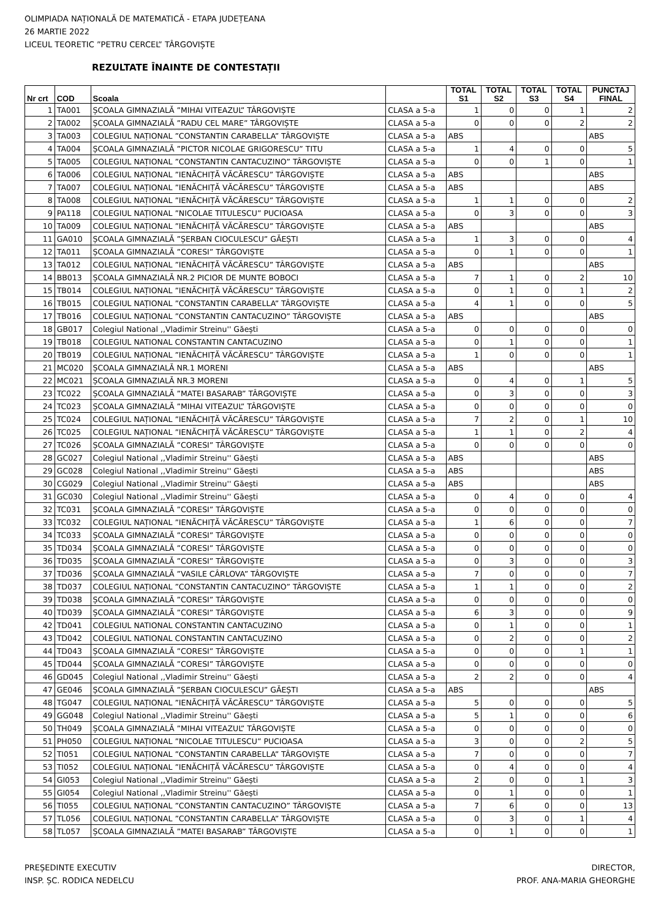OLIMPIADA NAȚIONALĂ DE MATEMATICĂ - ETAPA JUDEȚEANA
26 MARTIE 2022
LICEUL TEORETIC ”PETRU CERCEL” TÂRGOVIȘTE
REZULTATE ÎNAINTE DE CONTESTAȚII
| Nr crt | COD | Scoala | | TOTAL S1 | TOTAL S2 | TOTAL S3 | TOTAL S4 | PUNCTAJ FINAL |
| --- | --- | --- | --- | --- | --- | --- | --- | --- |
| 1 | TA001 | ȘCOALA GIMNAZIALĂ ”MIHAI VITEAZUL” TÂRGOVIȘTE | CLASA a 5-a | 1 | 0 | 0 | 1 | 2 |
| 2 | TA002 | ȘCOALA GIMNAZIALĂ ”RADU CEL MARE” TÂRGOVIȘTE | CLASA a 5-a | 0 | 0 | 0 | 2 | 2 |
| 3 | TA003 | COLEGIUL NAȚIONAL ”CONSTANTIN CARABELLA” TÂRGOVIȘTE | CLASA a 5-a | ABS | | | | ABS |
| 4 | TA004 | ȘCOALA GIMNAZIALĂ ”PICTOR NICOLAE GRIGORESCU” TITU | CLASA a 5-a | 1 | 4 | 0 | 0 | 5 |
| 5 | TA005 | COLEGIUL NAȚIONAL ”CONSTANTIN CANTACUZINO” TÂRGOVIȘTE | CLASA a 5-a | 0 | 0 | 1 | 0 | 1 |
| 6 | TA006 | COLEGIUL NAȚIONAL ”IENĂCHIȚĂ VĂCĂRESCU” TÂRGOVIȘTE | CLASA a 5-a | ABS | | | | ABS |
| 7 | TA007 | COLEGIUL NAȚIONAL ”IENĂCHIȚĂ VĂCĂRESCU” TÂRGOVIȘTE | CLASA a 5-a | ABS | | | | ABS |
| 8 | TA008 | COLEGIUL NAȚIONAL ”IENĂCHIȚĂ VĂCĂRESCU” TÂRGOVIȘTE | CLASA a 5-a | 1 | 1 | 0 | 0 | 2 |
| 9 | PA118 | COLEGIUL NAȚIONAL ”NICOLAE TITULESCU” PUCIOASA | CLASA a 5-a | 0 | 3 | 0 | 0 | 3 |
| 10 | TA009 | COLEGIUL NAȚIONAL ”IENĂCHIȚĂ VĂCĂRESCU” TÂRGOVIȘTE | CLASA a 5-a | ABS | | | | ABS |
| 11 | GA010 | ȘCOALA GIMNAZIALĂ ”ȘERBAN CIOCULESCU” GĂEȘTI | CLASA a 5-a | 1 | 3 | 0 | 0 | 4 |
| 12 | TA011 | ȘCOALA GIMNAZIALĂ ”CORESI” TÂRGOVIȘTE | CLASA a 5-a | 0 | 1 | 0 | 0 | 1 |
| 13 | TA012 | COLEGIUL NAȚIONAL ”IENĂCHIȚĂ VĂCĂRESCU” TÂRGOVIȘTE | CLASA a 5-a | ABS | | | | ABS |
| 14 | BB013 | ȘCOALA GIMNAZIALĂ NR.2 PICIOR DE MUNTE BOBOCI | CLASA a 5-a | 7 | 1 | 0 | 2 | 10 |
| 15 | TB014 | COLEGIUL NAȚIONAL ”IENĂCHIȚĂ VĂCĂRESCU” TÂRGOVIȘTE | CLASA a 5-a | 0 | 1 | 0 | 1 | 2 |
| 16 | TB015 | COLEGIUL NAȚIONAL ”CONSTANTIN CARABELLA” TÂRGOVIȘTE | CLASA a 5-a | 4 | 1 | 0 | 0 | 5 |
| 17 | TB016 | COLEGIUL NAȚIONAL ”CONSTANTIN CANTACUZINO” TÂRGOVIȘTE | CLASA a 5-a | ABS | | | | ABS |
| 18 | GB017 | Colegiul National ,,Vladimir Streinu'' Găești | CLASA a 5-a | 0 | 0 | 0 | 0 | 0 |
| 19 | TB018 | COLEGIUL NATIONAL CONSTANTIN CANTACUZINO | CLASA a 5-a | 0 | 1 | 0 | 0 | 1 |
| 20 | TB019 | COLEGIUL NAȚIONAL ”IENĂCHIȚĂ VĂCĂRESCU” TÂRGOVIȘTE | CLASA a 5-a | 1 | 0 | 0 | 0 | 1 |
| 21 | MC020 | ȘCOALA GIMNAZIALĂ NR.1 MORENI | CLASA a 5-a | ABS | | | | ABS |
| 22 | MC021 | ȘCOALA GIMNAZIALĂ NR.3 MORENI | CLASA a 5-a | 0 | 4 | 0 | 1 | 5 |
| 23 | TC022 | ȘCOALA GIMNAZIALĂ ”MATEI BASARAB” TÂRGOVIȘTE | CLASA a 5-a | 0 | 3 | 0 | 0 | 3 |
| 24 | TC023 | ȘCOALA GIMNAZIALĂ ”MIHAI VITEAZUL” TÂRGOVIȘTE | CLASA a 5-a | 0 | 0 | 0 | 0 | 0 |
| 25 | TC024 | COLEGIUL NAȚIONAL ”IENĂCHIȚĂ VĂCĂRESCU” TÂRGOVIȘTE | CLASA a 5-a | 7 | 2 | 0 | 1 | 10 |
| 26 | TC025 | COLEGIUL NAȚIONAL ”IENĂCHIȚĂ VĂCĂRESCU” TÂRGOVIȘTE | CLASA a 5-a | 1 | 1 | 0 | 2 | 4 |
| 27 | TC026 | ȘCOALA GIMNAZIALĂ ”CORESI” TÂRGOVIȘTE | CLASA a 5-a | 0 | 0 | 0 | 0 | 0 |
| 28 | GC027 | Colegiul National ,,Vladimir Streinu'' Găești | CLASA a 5-a | ABS | | | | ABS |
| 29 | GC028 | Colegiul National ,,Vladimir Streinu'' Găești | CLASA a 5-a | ABS | | | | ABS |
| 30 | CG029 | Colegiul National ,,Vladimir Streinu'' Găești | CLASA a 5-a | ABS | | | | ABS |
| 31 | GC030 | Colegiul National ,,Vladimir Streinu'' Găești | CLASA a 5-a | 0 | 4 | 0 | 0 | 4 |
| 32 | TC031 | ȘCOALA GIMNAZIALĂ ”CORESI” TÂRGOVIȘTE | CLASA a 5-a | 0 | 0 | 0 | 0 | 0 |
| 33 | TC032 | COLEGIUL NAȚIONAL ”IENĂCHIȚĂ VĂCĂRESCU” TÂRGOVIȘTE | CLASA a 5-a | 1 | 6 | 0 | 0 | 7 |
| 34 | TC033 | ȘCOALA GIMNAZIALĂ ”CORESI” TÂRGOVIȘTE | CLASA a 5-a | 0 | 0 | 0 | 0 | 0 |
| 35 | TD034 | ȘCOALA GIMNAZIALĂ ”CORESI” TÂRGOVIȘTE | CLASA a 5-a | 0 | 0 | 0 | 0 | 0 |
| 36 | TD035 | ȘCOALA GIMNAZIALĂ ”CORESI” TÂRGOVIȘTE | CLASA a 5-a | 0 | 3 | 0 | 0 | 3 |
| 37 | TD036 | ȘCOALA GIMNAZIALĂ ”VASILE CÂRLOVA” TÂRGOVIȘTE | CLASA a 5-a | 7 | 0 | 0 | 0 | 7 |
| 38 | TD037 | COLEGIUL NAȚIONAL ”CONSTANTIN CANTACUZINO” TÂRGOVIȘTE | CLASA a 5-a | 1 | 1 | 0 | 0 | 2 |
| 39 | TD038 | ȘCOALA GIMNAZIALĂ ”CORESI” TÂRGOVIȘTE | CLASA a 5-a | 0 | 0 | 0 | 0 | 0 |
| 40 | TD039 | ȘCOALA GIMNAZIALĂ ”CORESI” TÂRGOVIȘTE | CLASA a 5-a | 6 | 3 | 0 | 0 | 9 |
| 42 | TD041 | COLEGIUL NATIONAL CONSTANTIN CANTACUZINO | CLASA a 5-a | 0 | 1 | 0 | 0 | 1 |
| 43 | TD042 | COLEGIUL NATIONAL CONSTANTIN CANTACUZINO | CLASA a 5-a | 0 | 2 | 0 | 0 | 2 |
| 44 | TD043 | ȘCOALA GIMNAZIALĂ ”CORESI” TÂRGOVIȘTE | CLASA a 5-a | 0 | 0 | 0 | 1 | 1 |
| 45 | TD044 | ȘCOALA GIMNAZIALĂ ”CORESI” TÂRGOVIȘTE | CLASA a 5-a | 0 | 0 | 0 | 0 | 0 |
| 46 | GD045 | Colegiul National ,,Vladimir Streinu'' Găești | CLASA a 5-a | 2 | 2 | 0 | 0 | 4 |
| 47 | GE046 | ȘCOALA GIMNAZIALĂ ”ȘERBAN CIOCULESCU” GĂEȘTI | CLASA a 5-a | ABS | | | | ABS |
| 48 | TG047 | COLEGIUL NAȚIONAL ”IENĂCHIȚĂ VĂCĂRESCU” TÂRGOVIȘTE | CLASA a 5-a | 5 | 0 | 0 | 0 | 5 |
| 49 | GG048 | Colegiul National ,,Vladimir Streinu'' Găești | CLASA a 5-a | 5 | 1 | 0 | 0 | 6 |
| 50 | TH049 | ȘCOALA GIMNAZIALĂ ”MIHAI VITEAZUL” TÂRGOVIȘTE | CLASA a 5-a | 0 | 0 | 0 | 0 | 0 |
| 51 | PH050 | COLEGIUL NAȚIONAL ”NICOLAE TITULESCU” PUCIOASA | CLASA a 5-a | 3 | 0 | 0 | 2 | 5 |
| 52 | TI051 | COLEGIUL NAȚIONAL ”CONSTANTIN CARABELLA” TÂRGOVIȘTE | CLASA a 5-a | 7 | 0 | 0 | 0 | 7 |
| 53 | TI052 | COLEGIUL NAȚIONAL ”IENĂCHIȚĂ VĂCĂRESCU” TÂRGOVIȘTE | CLASA a 5-a | 0 | 4 | 0 | 0 | 4 |
| 54 | GI053 | Colegiul National ,,Vladimir Streinu'' Găești | CLASA a 5-a | 2 | 0 | 0 | 1 | 3 |
| 55 | GI054 | Colegiul National ,,Vladimir Streinu'' Găești | CLASA a 5-a | 0 | 1 | 0 | 0 | 1 |
| 56 | TI055 | COLEGIUL NAȚIONAL ”CONSTANTIN CANTACUZINO” TÂRGOVIȘTE | CLASA a 5-a | 7 | 6 | 0 | 0 | 13 |
| 57 | TL056 | COLEGIUL NAȚIONAL ”CONSTANTIN CARABELLA” TÂRGOVIȘTE | CLASA a 5-a | 0 | 3 | 0 | 1 | 4 |
| 58 | TL057 | ȘCOALA GIMNAZIALĂ ”MATEI BASARAB” TÂRGOVIȘTE | CLASA a 5-a | 0 | 1 | 0 | 0 | 1 |
PREȘEDINTE EXECUTIV
INSP. ȘC. RODICA NEDELCU
DIRECTOR,
PROF. ANA-MARIA GHEORGHE